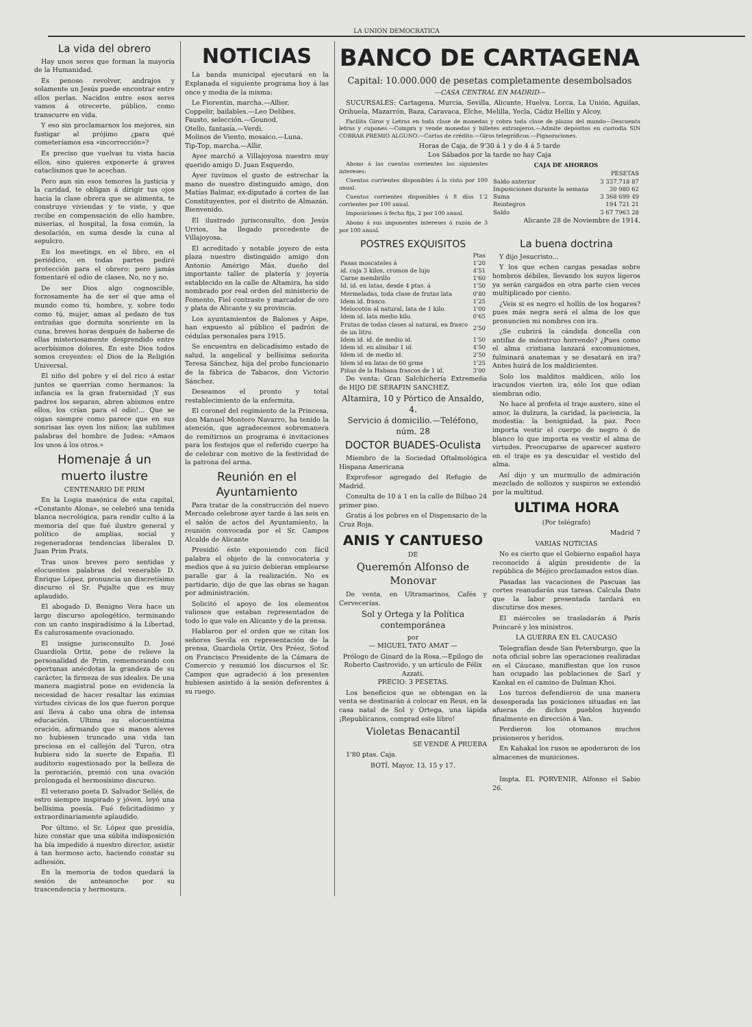LA UNION DEMOCRATICA
La vida del obrero
Hay unos seres que forman la mayoría de la Humanidad.
Es penoso revolver, andrajos y solamente un Jesús puede encontrar entre ellos perlas. Nacidos entre esos seres vamos á otrecerte, público, como transcurre en vida.
Y eso sin proclamarnos los mejores, sin fustigar al prójimo ¿para qué cometeríamos esa «incorrección»?
Es preciso que vuelvas tu vista hacia ellos, sino quieres exponerte á graves cataclismos que te acechan.
Pero aun sin esos temores la justicia y la caridad, te obligan á dirigir tus ojos hacia la clase obrera que se alimenta, te construye viviendas y te viste, y que recibe en compensación de ello hambre, miserias, el hospital, la fosa común, la desolación, en suma desde la cuna al sepulcro.
En los meetings, en el libro, en el periódico, en todas partes pediré protección para el obrero: pero jamás fomentaré el odio de clases. No, no y no.
De ser Dios algo cognoscible, forzosamente ha de ser el que ama el mundo como tú, hombre, y, sobre todo como tú, mujer, amas al pedazo de tus entrañas que dormita sonriente en la cuna, breves horas después de haberse de ellas misteriosamente desprendido entre acerbísimos dolores. En este Dios todos somos creyentes: el Dios de la Religión Universal.
El niño del pobre y el del rico á estar juntos se querrían como hermanos: la infancia es la gran fraternidad ¡Y sus padres los separan, abren abismos entre ellos, los crían para el odio!... Que se oigan siempre como parece que en sus sonrisas las oyen los niños; las sublimes palabras del hombre de Judea: «Amaos los unos á los otros.»
Homenaje á un muerto ilustre
CENTENARIO DE PRIM
En la Logia masónica de esta capital, «Constante Alona», se celebró una tenida blanca necrológica, para rendir culto á la memoria del que fué ilustre general y político de amplias, social y regeneradoras tendencias liberales D. Juan Prim Prats.
Tras unos breves pero sentidas y elocuentes palabras del venerable D. Enrique López, pronuncia un discretísimo discurso el Sr. Pujalte que es muy aplaudido.
El abogado D. Benigno Vera hace un largo discurso apologético, terminando con un canto inspiradísimo á la Libertad. Es calurosamente ovacionado.
El insigne jurisconsulto D. José Guardiola Ortiz, pone de relieve la personalidad de Prim, rememorando con oportunas anécdotas la grandeza de su carácter, la firmeza de sus ideales. De una manera magistral pone en evidencia la necesidad de hacer resaltar las eximias virtudes cívicas de los que fueron porque así lleva á cabo una obra de intensa educación. Ultima su elocuentísima oración, afirmando que si manos aleves no hubiesen truncado una vida tan preciosa en el callejón del Turco, otra hubiera sido la suerte de España. El auditorio sugestionado por la belleza de la peroración, premió con una ovación prolongada el hermosísimo discurso.
El veterano poeta D. Salvador Sellés, de estro siempre inspirado y jóven, leyó una bellísima poesía. Fué felicitadísimo y extraordinariamente aplaudido.
Por último, el Sr. López que presidía, hizo constar que una súbita indisposición ha bía impedido á nuestro director, asistir á tan hermoso acto, haciendo constar su adhesión.
En la memoria de todos quedará la sesión de anteanoche por su trascendencia y hermosura.
NOTICIAS
La banda municipal ejecutará en la Explanada el siguiente programa hoy á las once y media de la misma:
Le Fiorentin, marcha.—Allier.
Coppelir, bailables.—Leo Delibes.
Fausto, selección.—Gounod.
Otello, fantasía.—Verdi.
Molinos de Viento, mosaico.—Luna.
Tip-Top, marcha.—Allir.
Ayer marchó a Villajoyosa nuestro muy querido amigo D. Juan Esquerdo.
Ayer tuvimos el gusto de estrechar la mano de nuestro distinguido amigo, don Matías Balmar, ex-diputado á cortes de las Constituyentes, por el distrito de Almazán. Bienvenido.
El ilustrado jurisconsulto, don Jesús Urrios, ha llegado procedente de Villajoyosa.
El acreditado y notable joyero de esta plaza nuestro distinguido amigo don Antonio Amérigo Más, dueño del importante taller de platería y joyería establecido en la calle de Altamira, ha sido nombrado por real orden del ministerio de Fomento, Fiel contraste y marcador de oro y plata de Alicante y su provincia.
Los ayuntamientos de Balones y Aspe, han expuesto al público el padrón de cédulas personales para 1915.
Se encuentra en delicadísimo estado de salud, la angelical y bellísima señorita Teresa Sánchez, hija del probo funcionario de la fábrica de Tabacos, don Victorio Sánchez.
Deseamos el pronto y total restablecimiento de la enfermita.
El coronel del regimiento de la Princesa, don Manuel Montero Navarro, ha tenido la atención, que agradecemos sobremanera de remitirnos un programa é invitaciones para los festejos que el referido cuerpo ha de celebrar con motivo de la festividad de la patrona del arma.
Reunión en el Ayuntamiento
Para tratar de la construcción del nuevo Mercado celebrose ayer tarde á las seis en el salón de actos del Ayuntamiento, la reunión convocada por el Sr. Campos Alcalde de Alicante
Presidió éste exponiendo con fácil palabra el objeto de la convocatoria y medios que á su juicio debieran emplearse paralle gar á la realización. No es partidario, dijo de que las obras se hagan por administración.
Solicitó el apoyo de los elementos valiosos que estaban representados de todo lo que vale en Alicante y de la prensa.
Hablaron por el orden que se citan los señores Sevila en representación de la prensa, Guardiola Ortiz, Ors Préez, Sotod on Francisco Presidente de la Cámara de Comercio y resumió los discursos el Sr. Campos que agradeció á los presentes hubiesen asistido á la sesión deferentes á su ruego.
BANCO DE CARTAGENA
Capital: 10.000.000 de pesetas completamente desembolsados
—CASA CENTRAL EN MADRID—
SUCURSALES: Cartagena, Murcia, Sevilla, Alicante, Huelva, Lorca, La Unión, Aguilas, Orihuela, Mazarrón, Baza, Caravaca, Elche, Melilla, Yecla, Cádiz Hellín y Alcoy.
Facilita Giros y Letras en toda clase de monedas y cobra toda clase de plazas del mundo—Descuenta letras y cupones.—Compra y vende monedas y billetes extranjeros.—Admite depósitos en custodia SIN COBRAR PREMIO ALGUNO.—Cartas de crédito.—Giros telegráficos.—Pignoraciones.
Horas de Caja, de 9'30 á 1 y de 4 á 5 tarde
Los Sábados por la tarde no hay Caja
Abono á las cuentas corrientes los siguientes intereses:
Cuentas corrientes disponibles á la vista por 100 anual.
Cuentas corrientes disponibles á 8 días 1'2 corrientes por 100 anual.
Imposiciones á fecha fija, 2 por 100 anual.
Abono á sus imponentes intereses á razón de 3 por 100 anual.
| CAJA DE AHORROS | |
| --- | --- |
| | PESETAS |
| Saldo anterior | 3 337.718 87 |
| Imposiciones durante la semana | 30 980 62 |
| Suma | 3 368 699 49 |
| Reintegros | 194 721 21 |
| Saldo | 3 67 7963 28 |
Alicante 28 de Noviembre de 1914.
POSTRES EXQUISITOS
| | Ptas |
| Pasas moscateles á | 1'20 |
| id. caja 3 kilos, cromos de lujo | 4'51 |
| Carne membrillo | 1'60 |
| Id. id. en latas, desde 4 ptas. á | 1'50 |
| Mermeladas, toda clase de frutas lata | 0'80 |
| Idem id. frasco. | 1'25 |
| Melocotón al natural, lata de 1 kilo. | 1'00 |
| Idem id. lata medio kilo. | 0'65 |
| Frutas de todas clases al natural, en frasco de un litro. | 2'50 |
| Idem id. id. de medio id. | 1'50 |
| Idem id. en almibar 1 id. | 4'50 |
| Idem id. de medio id. | 2'50 |
| Idem id en latas de 60 grms | 1'25 |
| Piñas de la Habana frascos de 1 id. | 3'00 |
De venta: Gran Salchichería Extremeña de HIJO DE SERAFIN SANCHEZ.
Altamira, 10 y Pórtico de Ansaldo, 4.
Servicio á domicilio.—Teléfono, núm. 28
DOCTOR BUADES-Oculista
Miembro de la Sociedad Oftalmológica Hispana Americana
Exprofesor agregado del Refugio de Madrid.
Consulta de 10 á 1 en la calle de Bilbao 24 primer piso.
Gratis á los pobres en el Dispensario de la Cruz Roja.
ANIS Y CANTUESO
DE
Queremón Alfonso de Monovar
De venta, en Ultramarinos, Cafés y Cervecerías.
Sol y Ortega y la Política contemporánea
por
— MIGUEL TATO AMAT —
Prólogo de Ginard de la Rosa.—Epílogo de Roberto Castrovido, y un artículo de Félix Azzati.
PRECIO: 3 PESETAS.
Los beneficios que se obtengan en la venta se destinarán á colocar en Reus, en la casa natal de Sol y Ortega, una lápida ¡Republicanos, comprad este libro!
Violetas Benacantil
SE VENDE Á PRUEBA
1'80 ptas. Caja.
BOTÍ, Mayor, 13, 15 y 17.
La buena doctrina
Y dijo Jesucristo...
Y los que echen cargas pesadas sobre hombros débiles, llevando los suyos ligeros ya serán cargados en otra parte cien veces multiplicado por ciento.
¿Veis si es negro el hollín de los hogares? pues más negra será el alma de los que pronuncien mi nombres con ira.
¿Se cubrirá la cándida doncella con antifaz de mónstruo horrendo? ¿Pues como el alma cristiana lanzará excomuniones, fulminará anatemas y se desatará en ira? Antes huirá de los maldicientes.
Solo los malditos maldicen, sólo los iracundos vierten ira, sólo los que odian siembran odio.
No hace al profeta el traje austero, sino el amor, la dulzura, la caridad, la paciencia, la modestia: la benignidad, la paz. Poco importa vestir el cuerpo de negro ó de blanco lo que importa es vestir el alma de virtudes. Preocuparse de aparecer austero en el traje es ya descuidar el vestido del alma.
Así dijo y un murmullo de admiración mezclado de sollozos y suspiros se extendió por la multitud.
ULTIMA HORA
(Por telégrafo)
Madrid 7
VARIAS NOTICIAS
No es cierto que el Gobierno español haya reconocido á algún presidente de la república de Méjico proclamados estos días.
Pasadas las vacaciones de Pascuas las cortes reanudarán sus tareas. Calcula Dato que la labor presentada tardará en discutirse dos meses.
El miércoles se trasladarán á París Poincaré y los ministros.
LA GUERRA EN EL CAUCASO
Telegrafían desde San Petersburgo, que la nota oficial sobre las operaciones realizadas en el Cáucaso, manifiestan que los rusos han ocupado las poblaciones de Sarl y Kankal en el camino de Dalman Khoi.
Los turcos defendieron de una manera desesperada las posiciones situadas en las afueras de dichos pueblos huyendo finalmente en dirección á Van.
Perdieron los otomanos muchos prisioneros y heridos.
En Kahakal los rusos se apoderaron de los almacenes de municiones.
Impta. EL PORVENIR, Alfonso el Sabio 26.